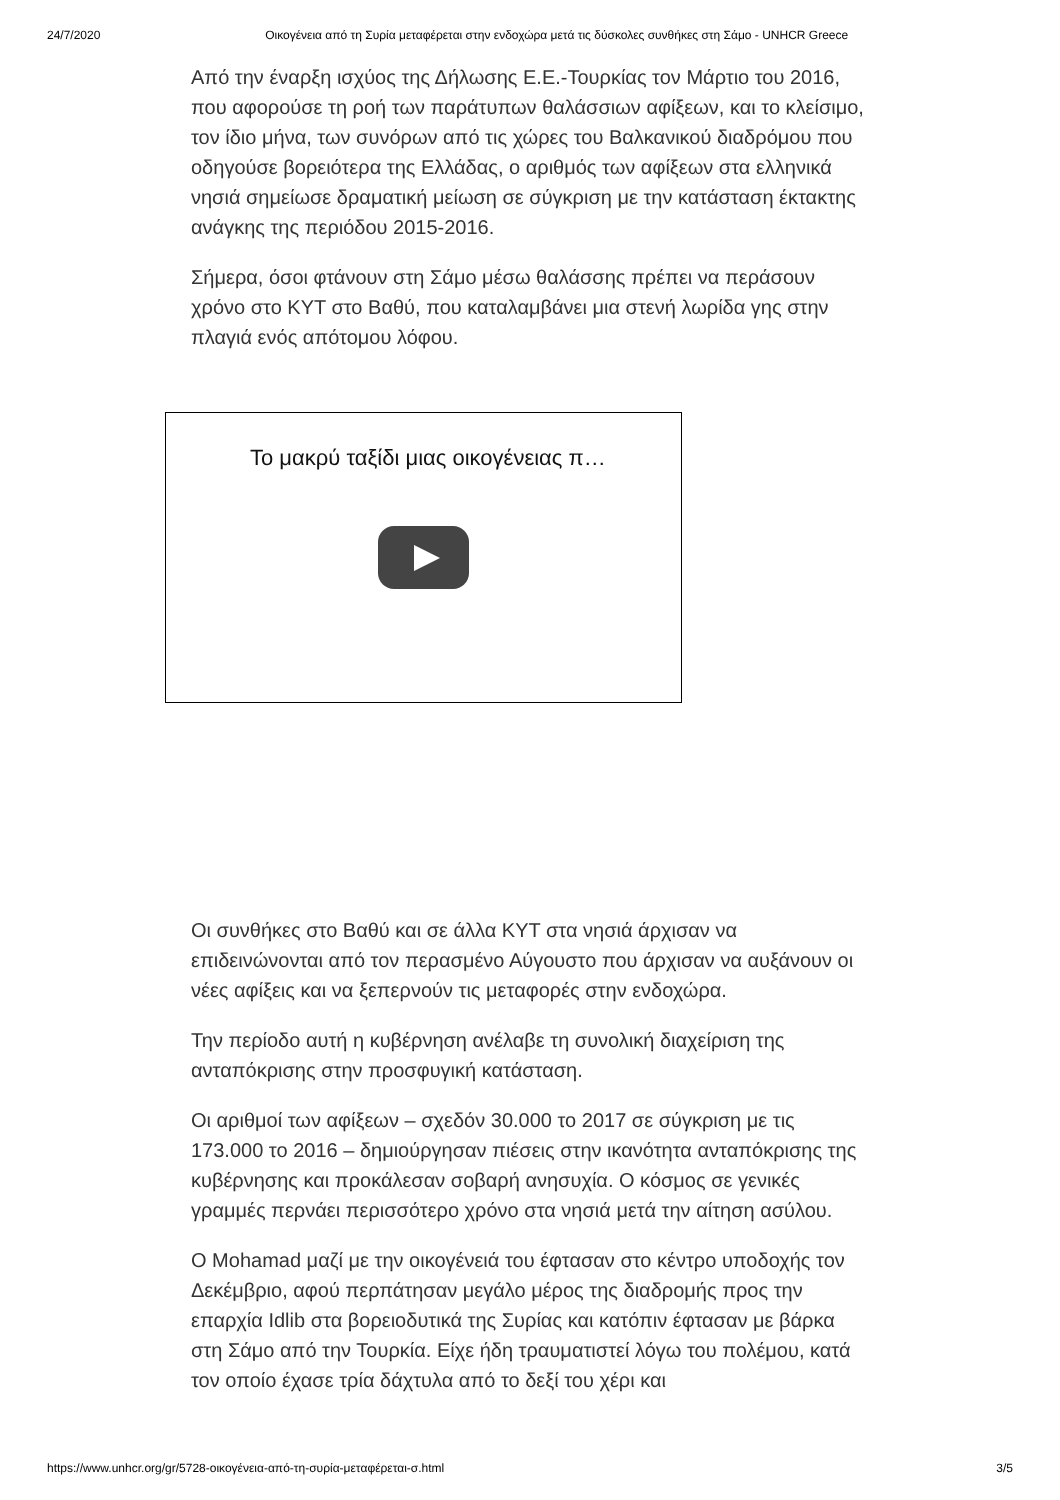24/7/2020 Οικογένεια από τη Συρία μεταφέρεται στην ενδοχώρα μετά τις δύσκολες συνθήκες στη Σάμο - UNHCR Greece
Από την έναρξη ισχύος της Δήλωσης Ε.Ε.-Τουρκίας τον Μάρτιο του 2016, που αφορούσε τη ροή των παράτυπων θαλάσσιων αφίξεων, και το κλείσιμο, τον ίδιο μήνα, των συνόρων από τις χώρες του Βαλκανικού διαδρόμου που οδηγούσε βορειότερα της Ελλάδας, ο αριθμός των αφίξεων στα ελληνικά νησιά σημείωσε δραματική μείωση σε σύγκριση με την κατάσταση έκτακτης ανάγκης της περιόδου 2015-2016.
Σήμερα, όσοι φτάνουν στη Σάμο μέσω θαλάσσης πρέπει να περάσουν χρόνο στο ΚΥΤ στο Βαθύ, που καταλαμβάνει μια στενή λωρίδα γης στην πλαγιά ενός απότομου λόφου.
Το μακρύ ταξίδι μιας οικογένειας π…
Οι συνθήκες στο Βαθύ και σε άλλα ΚΥΤ στα νησιά άρχισαν να επιδεινώνονται από τον περασμένο Αύγουστο που άρχισαν να αυξάνουν οι νέες αφίξεις και να ξεπερνούν τις μεταφορές στην ενδοχώρα.
Την περίοδο αυτή η κυβέρνηση ανέλαβε τη συνολική διαχείριση της ανταπόκρισης στην προσφυγική κατάσταση.
Οι αριθμοί των αφίξεων – σχεδόν 30.000 το 2017 σε σύγκριση με τις 173.000 το 2016 – δημιούργησαν πιέσεις στην ικανότητα ανταπόκρισης της κυβέρνησης και προκάλεσαν σοβαρή ανησυχία. Ο κόσμος σε γενικές γραμμές περνάει περισσότερο χρόνο στα νησιά μετά την αίτηση ασύλου.
Ο Mohamad μαζί με την οικογένειά του έφτασαν στο κέντρο υποδοχής τον Δεκέμβριο, αφού περπάτησαν μεγάλο μέρος της διαδρομής προς την επαρχία Idlib στα βορειοδυτικά της Συρίας και κατόπιν έφτασαν με βάρκα στη Σάμο από την Τουρκία. Είχε ήδη τραυματιστεί λόγω του πολέμου, κατά τον οποίο έχασε τρία δάχτυλα από το δεξί του χέρι και
https://www.unhcr.org/gr/5728-οικογένεια-από-τη-συρία-μεταφέρεται-σ.html 3/5